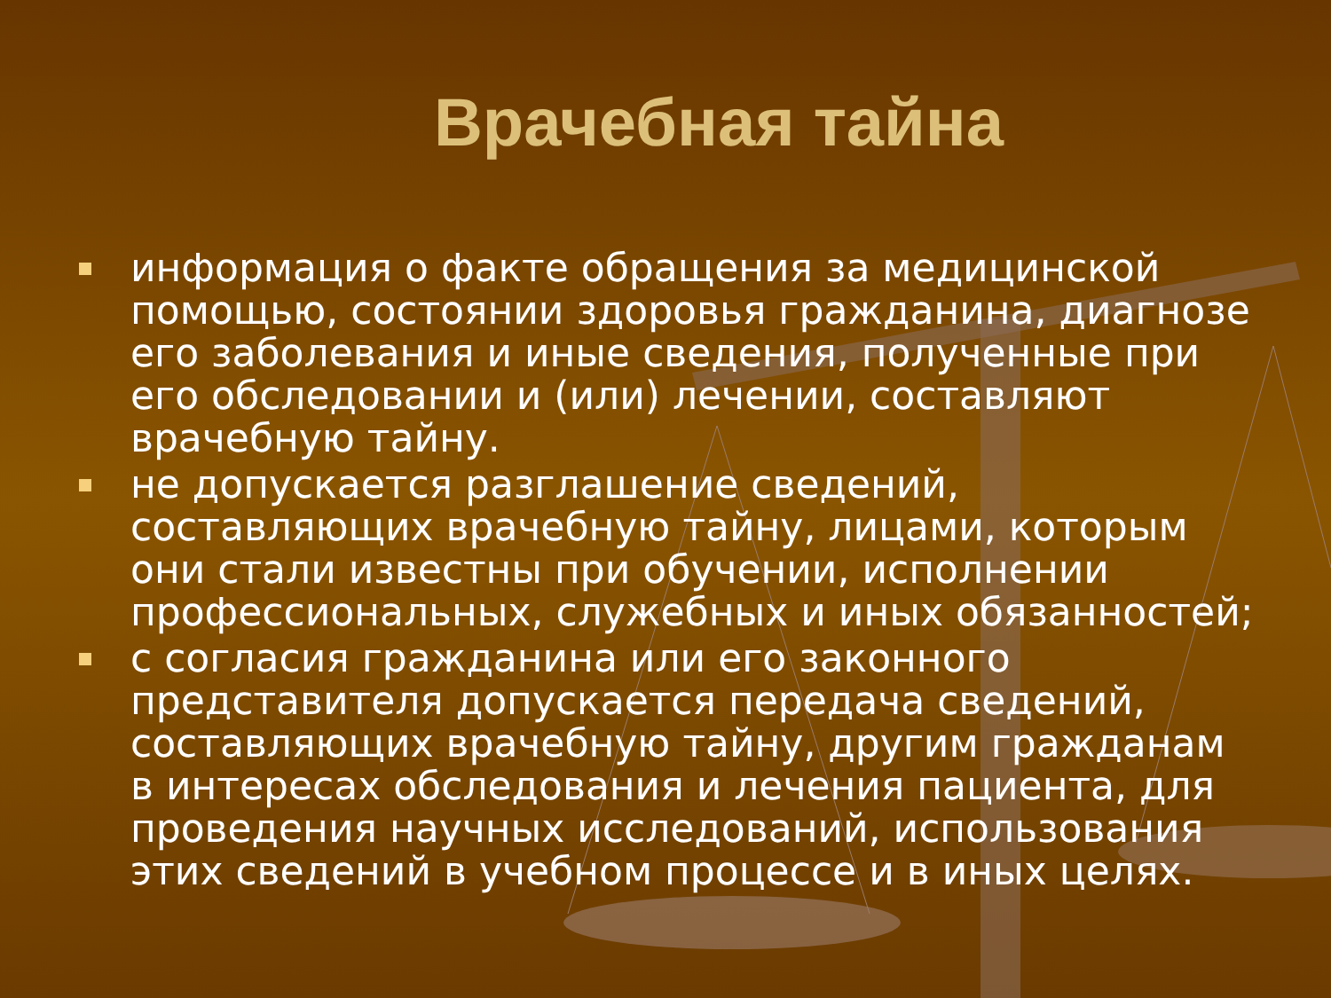Врачебная тайна
информация о факте обращения за медицинской помощью, состоянии здоровья гражданина, диагнозе его заболевания и иные сведения, полученные при его обследовании и (или) лечении, составляют врачебную тайну.
не допускается разглашение сведений, составляющих врачебную тайну, лицами, которым они стали известны при обучении, исполнении профессиональных, служебных и иных обязанностей;
с согласия гражданина или его законного представителя допускается передача сведений, составляющих врачебную тайну, другим гражданам в интересах обследования и лечения пациента, для проведения научных исследований, использования этих сведений в учебном процессе и в иных целях.